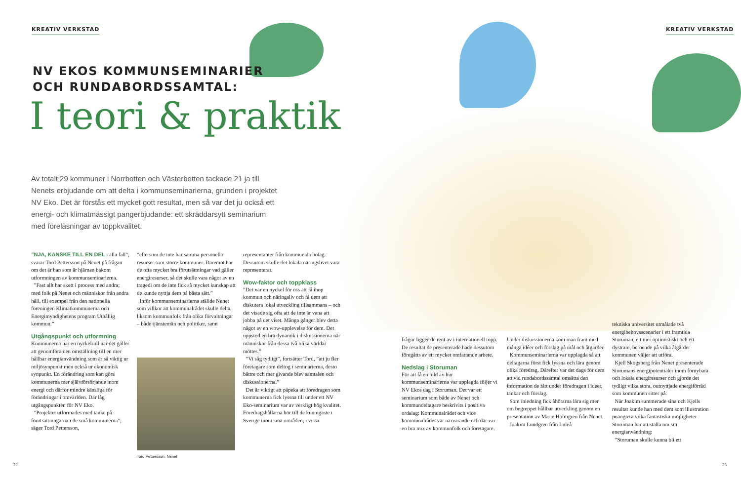KREATIV VERKSTAD KREATIV VERKSTAD
NV EKOS KOMMUNSEMINARIER
OCH RUNDABORDSSAMTAL:
I teori & praktik
Av totalt 29 kommuner i Norrbotten och Västerbotten tackade 21 ja till Nenets erbjudande om att delta i kommunseminarierna, grunden i projektet NV Eko. Det är förstås ett mycket gott resultat, men så var det ju också ett energi- och klimatmässigt pangerbjudande: ett skräddarsytt seminarium med föreläsningar av toppkvalitet.
”NJA, KANSKE TILL EN DEL i alla fall”, svarar Tord Pettersson på Nenet på frågan om det är han som är hjärnan bakom utformningen av kommunseminarierna.
”Fast allt har skett i process med andra; med folk på Nenet och människor från andra håll, till exempel från den nationella föreningen Klimatkommunerna och Energimyndighetens program Uthållig kommun.”
Utgångspunkt och utformning
Kommunerna har en nyckelroll när det gäller att genomföra den omställning till en mer hållbar energianvändning som är så viktig ur miljösynpunkt men också ur ekonomisk synpunkt. En förändring som kan göra kommunerna mer självförsörjande inom energi och därför mindre känsliga för förändringar i omvärlden. Där låg utgångspunkten för NV Eko.
”Projektet utformades med tanke på förutsättningarna i de små kommunerna”, säger Tord Pettersson,
”eftersom de inte har samma personella resurser som större kommuner. Däremot har de ofta mycket bra förutsättningar vad gäller energiresurser, så det skulle vara något av en tragedi om de inte fick så mycket kunskap att de kunde nyttja dem på bästa sätt.”
Inför kommunseminarierna ställde Nenet som villkor att kommunalrådet skulle delta, liksom kommunfolk från olika förvaltningar – både tjänstemän och politiker, samt
Tord Pettersson, Nenet
representanter från kommunala bolag. Dessutom skulle det lokala näringslivet vara representerat.
Wow-faktor och toppklass
”Det var en nyckel för oss att få ihop kommun och näringsliv och få dem att diskutera lokal utveckling tillsammans – och det visade sig ofta att de inte är vana att jobba på det viset. Många gånger blev detta något av en wow-upplevelse för dem. Det uppstod en bra dynamik i diskussionerna när människor från dessa två olika världar möttes.”
”Vi såg tydligt”, fortsätter Tord, ”att ju fler företagare som deltog i seminarierna, desto bättre och mer givande blev samtalen och diskussionerna.”
Det är viktigt att påpeka att föredragen som kommunerna fick lyssna till under ett NV Eko-seminarium var av verkligt hög kvalitet. Föredragshållarna hör till de kunnigaste i Sverige inom sina områden, i vissa
frågor ligger de rent av i internationell topp. De resultat de presenterade hade dessutom föregåtts av ett mycket omfattande arbete.
Nedslag i Storuman
För att få en bild av hur kommunseminarierna var upplagda följer vi NV Ekos dag i Storuman. Det var ett seminarium som både av Nenet och kommundeltagare beskrivits i positiva ordalag: Kommunalrådet och vice kommunalrådet var närvarande och där var en bra mix av kommunfolk och företagare.
Under diskussionerna kom man fram med många idéer och förslag på mål och åtgärder.
Kommunseminarierna var upplagda så att deltagarna först fick lyssna och lära genom olika föredrag. Därefter var det dags för dem att vid rundabordssamtal omsätta den information de fått under föredragen i idéer, tankar och förslag.
Som inledning fick åhörarna lära sig mer om begreppet hållbar utveckling genom en presentation av Marie Holmgren från Nenet.
Joakim Lundgren från Luleå
tekniska universitet utmålade två energibehovsscenarier i ett framtida Storuman, ett mer optimistiskt och ett dystrare, beroende på vilka åtgärder kommunen väljer att utföra.
Kjell Skogsberg från Nenet presenterade Storumans energipotentialer inom förnybara och lokala energiresurser och gjorde det tydligt vilka stora, outnyttjade energiförråd som kommunen sitter på.
När Joakim summerade sina och Kjells resultat kunde han med dem som illustration poängtera vilka fantastiska möjligheter Storuman har att ställa om sin energianvändning:
”Storuman skulle kunna bli ett
22 23